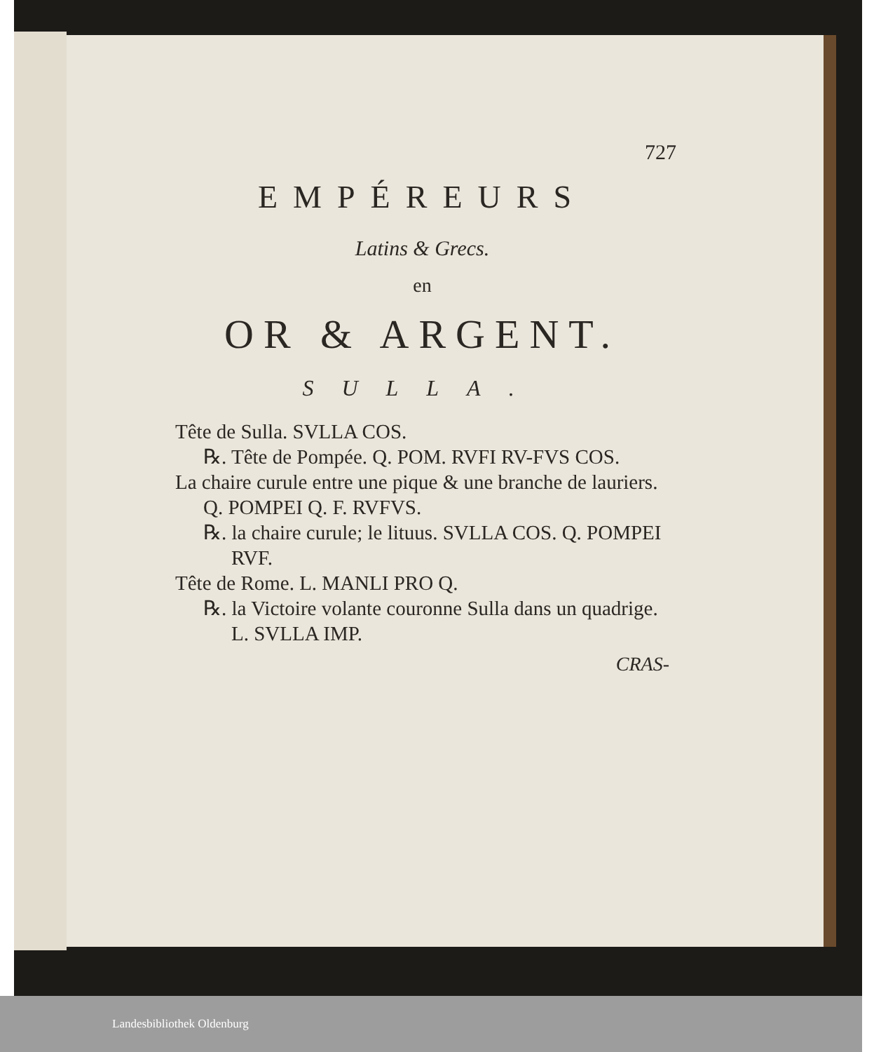727
EMPÉREURS
Latins & Grecs.
en
OR & ARGENT.
SULLA.
Tête de Sulla. SVLLA COS.
℞. Tête de Pompée. Q. POM. RVFI RV-FVS COS.
La chaire curule entre une pique & une branche de lauriers. Q. POMPEI Q. F. RVFVS.
℞. la chaire curule; le lituus. SVLLA COS. Q. POMPEI RVF.
Tête de Rome. L. MANLI PRO Q.
℞. la Victoire volante couronne Sulla dans un quadrige. L. SVLLA IMP.
CRAS-
Landesbibliothek Oldenburg